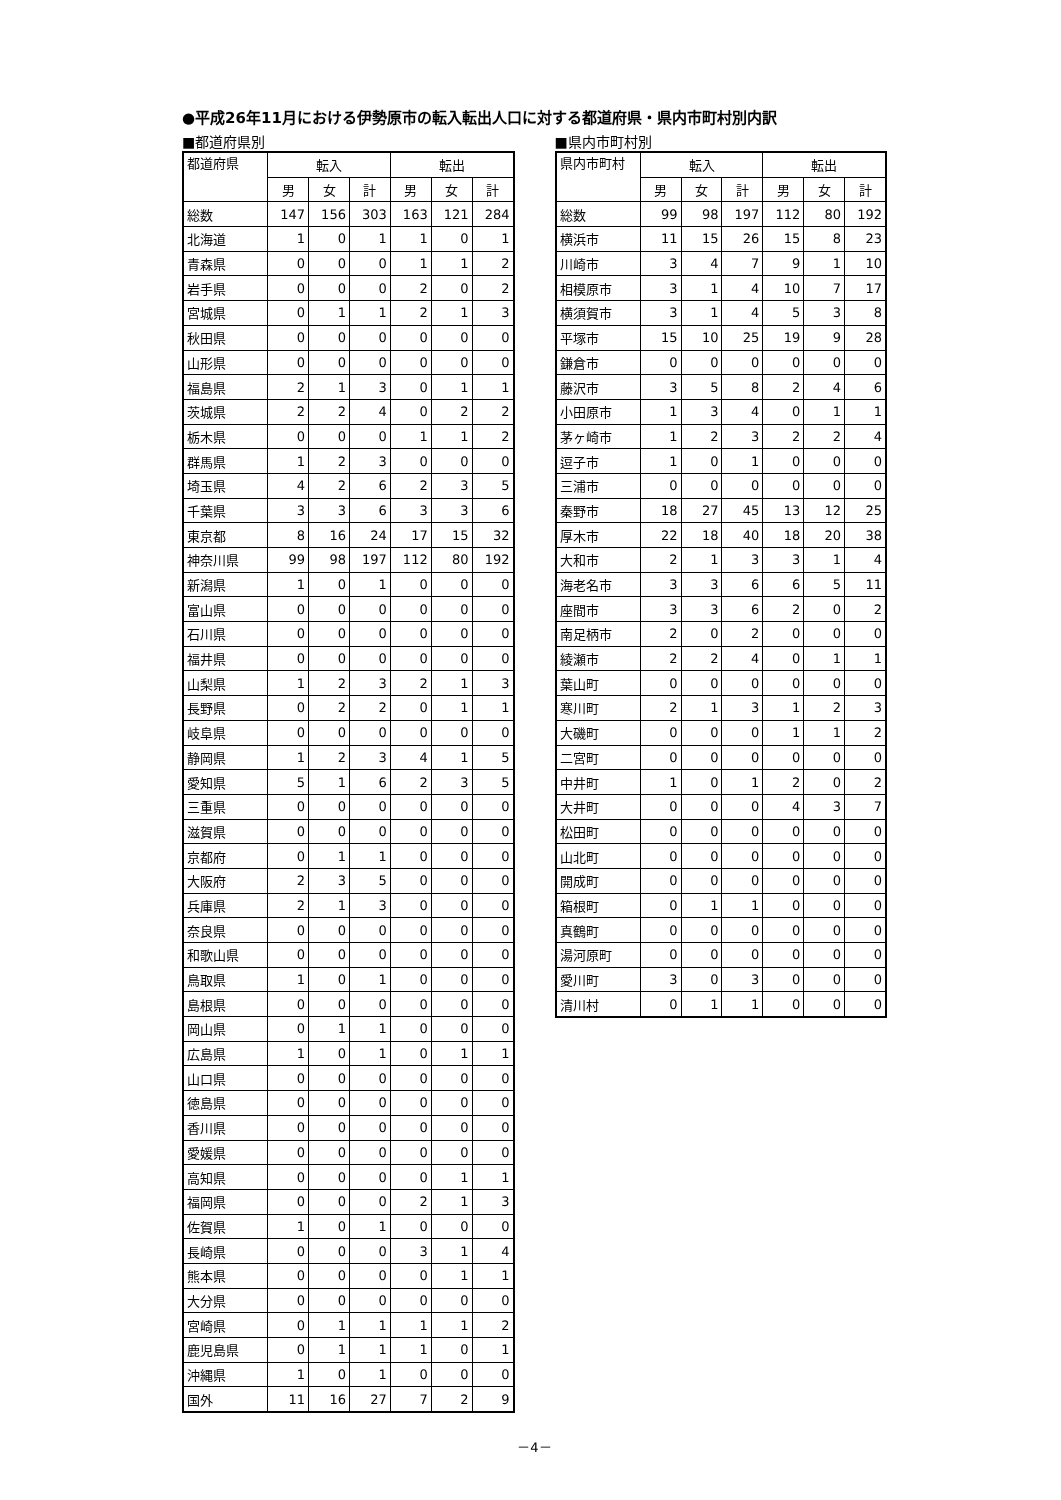●平成26年11月における伊勢原市の転入転出人口に対する都道府県・県内市町村別内訳
■都道府県別
| 都道府県 | 転入 | | | 転出 | | |
| --- | --- | --- | --- | --- | --- | --- |
| | 男 | 女 | 計 | 男 | 女 | 計 |
| 総数 | 147 | 156 | 303 | 163 | 121 | 284 |
| 北海道 | 1 | 0 | 1 | 1 | 0 | 1 |
| 青森県 | 0 | 0 | 0 | 1 | 1 | 2 |
| 岩手県 | 0 | 0 | 0 | 2 | 0 | 2 |
| 宮城県 | 0 | 1 | 1 | 2 | 1 | 3 |
| 秋田県 | 0 | 0 | 0 | 0 | 0 | 0 |
| 山形県 | 0 | 0 | 0 | 0 | 0 | 0 |
| 福島県 | 2 | 1 | 3 | 0 | 1 | 1 |
| 茨城県 | 2 | 2 | 4 | 0 | 2 | 2 |
| 栃木県 | 0 | 0 | 0 | 1 | 1 | 2 |
| 群馬県 | 1 | 2 | 3 | 0 | 0 | 0 |
| 埼玉県 | 4 | 2 | 6 | 2 | 3 | 5 |
| 千葉県 | 3 | 3 | 6 | 3 | 3 | 6 |
| 東京都 | 8 | 16 | 24 | 17 | 15 | 32 |
| 神奈川県 | 99 | 98 | 197 | 112 | 80 | 192 |
| 新潟県 | 1 | 0 | 1 | 0 | 0 | 0 |
| 富山県 | 0 | 0 | 0 | 0 | 0 | 0 |
| 石川県 | 0 | 0 | 0 | 0 | 0 | 0 |
| 福井県 | 0 | 0 | 0 | 0 | 0 | 0 |
| 山梨県 | 1 | 2 | 3 | 2 | 1 | 3 |
| 長野県 | 0 | 2 | 2 | 0 | 1 | 1 |
| 岐阜県 | 0 | 0 | 0 | 0 | 0 | 0 |
| 静岡県 | 1 | 2 | 3 | 4 | 1 | 5 |
| 愛知県 | 5 | 1 | 6 | 2 | 3 | 5 |
| 三重県 | 0 | 0 | 0 | 0 | 0 | 0 |
| 滋賀県 | 0 | 0 | 0 | 0 | 0 | 0 |
| 京都府 | 0 | 1 | 1 | 0 | 0 | 0 |
| 大阪府 | 2 | 3 | 5 | 0 | 0 | 0 |
| 兵庫県 | 2 | 1 | 3 | 0 | 0 | 0 |
| 奈良県 | 0 | 0 | 0 | 0 | 0 | 0 |
| 和歌山県 | 0 | 0 | 0 | 0 | 0 | 0 |
| 鳥取県 | 1 | 0 | 1 | 0 | 0 | 0 |
| 島根県 | 0 | 0 | 0 | 0 | 0 | 0 |
| 岡山県 | 0 | 1 | 1 | 0 | 0 | 0 |
| 広島県 | 1 | 0 | 1 | 0 | 1 | 1 |
| 山口県 | 0 | 0 | 0 | 0 | 0 | 0 |
| 徳島県 | 0 | 0 | 0 | 0 | 0 | 0 |
| 香川県 | 0 | 0 | 0 | 0 | 0 | 0 |
| 愛媛県 | 0 | 0 | 0 | 0 | 0 | 0 |
| 高知県 | 0 | 0 | 0 | 0 | 1 | 1 |
| 福岡県 | 0 | 0 | 0 | 2 | 1 | 3 |
| 佐賀県 | 1 | 0 | 1 | 0 | 0 | 0 |
| 長崎県 | 0 | 0 | 0 | 3 | 1 | 4 |
| 熊本県 | 0 | 0 | 0 | 0 | 1 | 1 |
| 大分県 | 0 | 0 | 0 | 0 | 0 | 0 |
| 宮崎県 | 0 | 1 | 1 | 1 | 1 | 2 |
| 鹿児島県 | 0 | 1 | 1 | 1 | 0 | 1 |
| 沖縄県 | 1 | 0 | 1 | 0 | 0 | 0 |
| 国外 | 11 | 16 | 27 | 7 | 2 | 9 |
■県内市町村別
| 県内市町村 | 転入 | | | 転出 | | |
| --- | --- | --- | --- | --- | --- | --- |
| | 男 | 女 | 計 | 男 | 女 | 計 |
| 総数 | 99 | 98 | 197 | 112 | 80 | 192 |
| 横浜市 | 11 | 15 | 26 | 15 | 8 | 23 |
| 川崎市 | 3 | 4 | 7 | 9 | 1 | 10 |
| 相模原市 | 3 | 1 | 4 | 10 | 7 | 17 |
| 横須賀市 | 3 | 1 | 4 | 5 | 3 | 8 |
| 平塚市 | 15 | 10 | 25 | 19 | 9 | 28 |
| 鎌倉市 | 0 | 0 | 0 | 0 | 0 | 0 |
| 藤沢市 | 3 | 5 | 8 | 2 | 4 | 6 |
| 小田原市 | 1 | 3 | 4 | 0 | 1 | 1 |
| 茅ヶ崎市 | 1 | 2 | 3 | 2 | 2 | 4 |
| 逗子市 | 1 | 0 | 1 | 0 | 0 | 0 |
| 三浦市 | 0 | 0 | 0 | 0 | 0 | 0 |
| 秦野市 | 18 | 27 | 45 | 13 | 12 | 25 |
| 厚木市 | 22 | 18 | 40 | 18 | 20 | 38 |
| 大和市 | 2 | 1 | 3 | 3 | 1 | 4 |
| 海老名市 | 3 | 3 | 6 | 6 | 5 | 11 |
| 座間市 | 3 | 3 | 6 | 2 | 0 | 2 |
| 南足柄市 | 2 | 0 | 2 | 0 | 0 | 0 |
| 綾瀬市 | 2 | 2 | 4 | 0 | 1 | 1 |
| 葉山町 | 0 | 0 | 0 | 0 | 0 | 0 |
| 寒川町 | 2 | 1 | 3 | 1 | 2 | 3 |
| 大磯町 | 0 | 0 | 0 | 1 | 1 | 2 |
| 二宮町 | 0 | 0 | 0 | 0 | 0 | 0 |
| 中井町 | 1 | 0 | 1 | 2 | 0 | 2 |
| 大井町 | 0 | 0 | 0 | 4 | 3 | 7 |
| 松田町 | 0 | 0 | 0 | 0 | 0 | 0 |
| 山北町 | 0 | 0 | 0 | 0 | 0 | 0 |
| 開成町 | 0 | 0 | 0 | 0 | 0 | 0 |
| 箱根町 | 0 | 1 | 1 | 0 | 0 | 0 |
| 真鶴町 | 0 | 0 | 0 | 0 | 0 | 0 |
| 湯河原町 | 0 | 0 | 0 | 0 | 0 | 0 |
| 愛川町 | 3 | 0 | 3 | 0 | 0 | 0 |
| 清川村 | 0 | 1 | 1 | 0 | 0 | 0 |
－4－